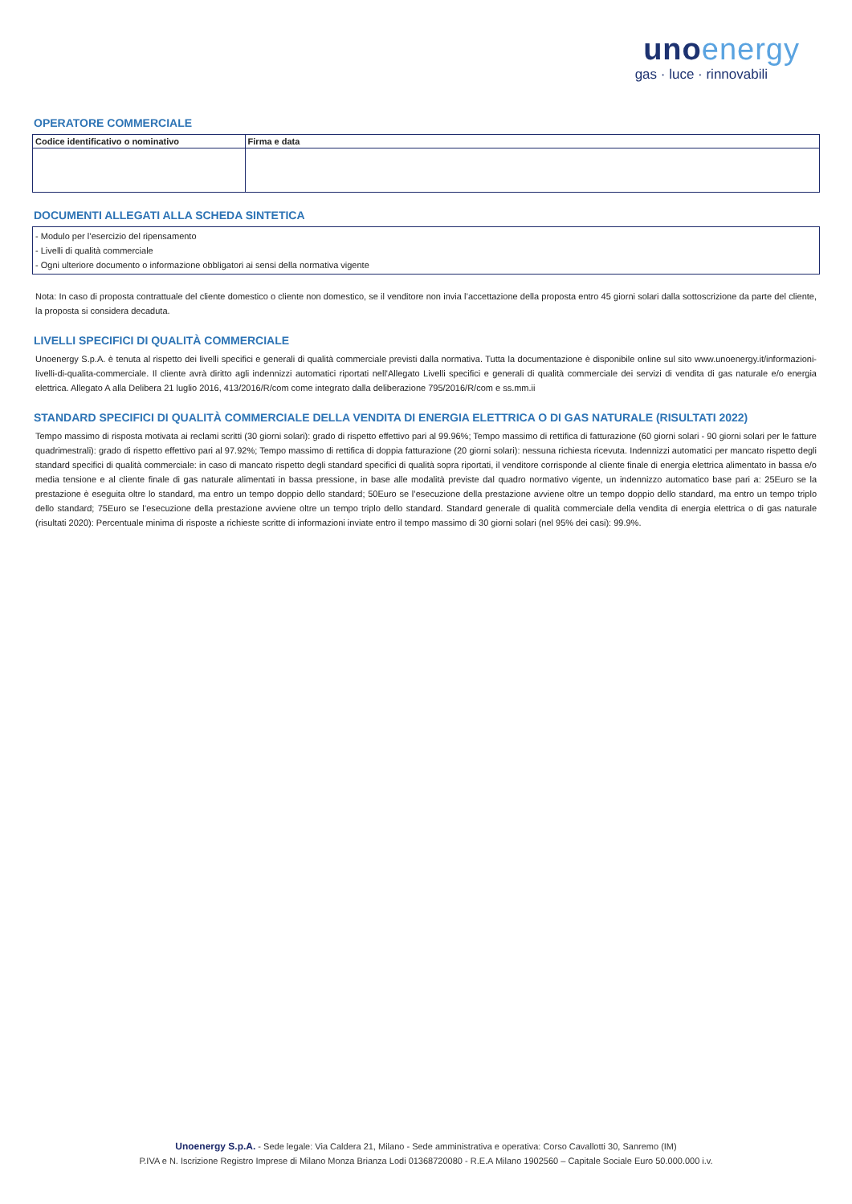unoenergy
gas · luce · rinnovabili
OPERATORE COMMERCIALE
| Codice identificativo o nominativo | Firma e data |
| --- | --- |
DOCUMENTI ALLEGATI ALLA SCHEDA SINTETICA
- Modulo per l’esercizio del ripensamento
- Livelli di qualità commerciale
- Ogni ulteriore documento o informazione obbligatori ai sensi della normativa vigente
Nota: In caso di proposta contrattuale del cliente domestico o cliente non domestico, se il venditore non invia l’accettazione della proposta entro 45 giorni solari dalla sottoscrizione da parte del cliente, la proposta si considera decaduta.
LIVELLI SPECIFICI DI QUALITÀ COMMERCIALE
Unoenergy S.p.A. è tenuta al rispetto dei livelli specifici e generali di qualità commerciale previsti dalla normativa. Tutta la documentazione è disponibile online sul sito www.unoenergy.it/informazioni-livelli-di-qualita-commerciale. Il cliente avrà diritto agli indennizzi automatici riportati nell'Allegato Livelli specifici e generali di qualità commerciale dei servizi di vendita di gas naturale e/o energia elettrica. Allegato A alla Delibera 21 luglio 2016, 413/2016/R/com come integrato dalla deliberazione 795/2016/R/com e ss.mm.ii
STANDARD SPECIFICI DI QUALITÀ COMMERCIALE DELLA VENDITA DI ENERGIA ELETTRICA O DI GAS NATURALE (RISULTATI 2022)
Tempo massimo di risposta motivata ai reclami scritti (30 giorni solari): grado di rispetto effettivo pari al 99.96%; Tempo massimo di rettifica di fatturazione (60 giorni solari - 90 giorni solari per le fatture quadrimestrali): grado di rispetto effettivo pari al 97.92%; Tempo massimo di rettifica di doppia fatturazione (20 giorni solari): nessuna richiesta ricevuta. Indennizzi automatici per mancato rispetto degli standard specifici di qualità commerciale: in caso di mancato rispetto degli standard specifici di qualità sopra riportati, il venditore corrisponde al cliente finale di energia elettrica alimentato in bassa e/o media tensione e al cliente finale di gas naturale alimentati in bassa pressione, in base alle modalità previste dal quadro normativo vigente, un indennizzo automatico base pari a: 25Euro se la prestazione è eseguita oltre lo standard, ma entro un tempo doppio dello standard; 50Euro se l’esecuzione della prestazione avviene oltre un tempo doppio dello standard, ma entro un tempo triplo dello standard; 75Euro se l’esecuzione della prestazione avviene oltre un tempo triplo dello standard. Standard generale di qualità commerciale della vendita di energia elettrica o di gas naturale (risultati 2020): Percentuale minima di risposte a richieste scritte di informazioni inviate entro il tempo massimo di 30 giorni solari (nel 95% dei casi): 99.9%.
Unoenergy S.p.A. - Sede legale: Via Caldera 21, Milano - Sede amministrativa e operativa: Corso Cavallotti 30, Sanremo (IM)
P.IVA e N. Iscrizione Registro Imprese di Milano Monza Brianza Lodi 01368720080 - R.E.A Milano 1902560 – Capitale Sociale Euro 50.000.000 i.v.